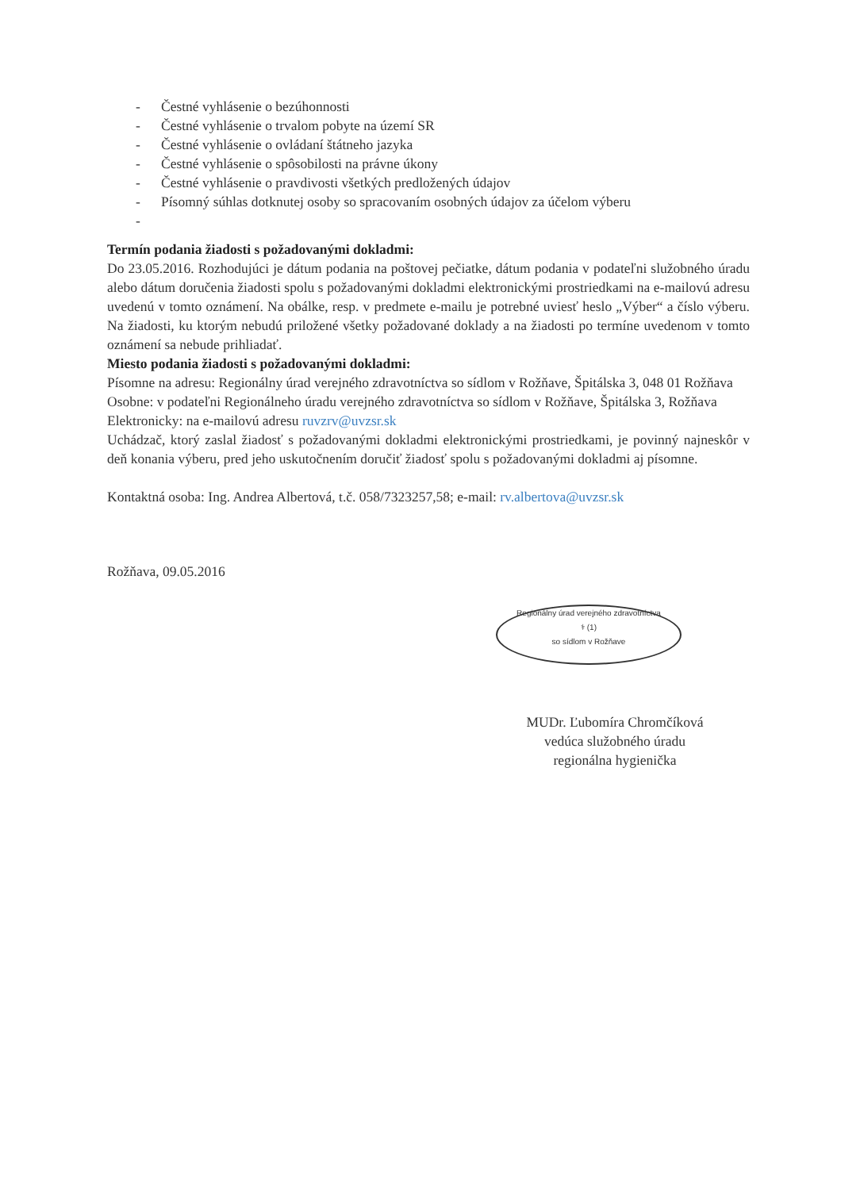- Čestné vyhlásenie o bezúhonnosti
- Čestné vyhlásenie o trvalom pobyte na území SR
- Čestné vyhlásenie o ovládaní štátneho jazyka
- Čestné vyhlásenie o spôsobilosti na právne úkony
- Čestné vyhlásenie o pravdivosti všetkých predložených údajov
- Písomný súhlas dotknutej osoby so spracovaním osobných údajov za účelom výberu
-
Termín podania žiadosti s požadovanými dokladmi:
Do 23.05.2016. Rozhodujúci je dátum podania na poštovej pečiatke, dátum podania v podateľni služobného úradu alebo dátum doručenia žiadosti spolu s požadovanými dokladmi elektronickými prostriedkami na e-mailovú adresu uvedenú v tomto oznámení. Na obálke, resp. v predmete e-mailu je potrebné uviesť heslo „Výber“ a číslo výberu. Na žiadosti, ku ktorým nebudú priložené všetky požadované doklady a na žiadosti po termíne uvedenom v tomto oznámení sa nebude prihliadať.
Miesto podania žiadosti s požadovanými dokladmi:
Písomne na adresu: Regionálny úrad verejného zdravotníctva so sídlom v Rožňave, Špitálska 3, 048 01 Rožňava
Osobne: v podateľni Regionálneho úradu verejného zdravotníctva so sídlom v Rožňave, Špitálska 3, Rožňava
Elektronicky: na e-mailovú adresu ruvzrv@uvzsr.sk
Uchádzač, ktorý zaslal žiadosť s požadovanými dokladmi elektronickými prostriedkami, je povinný najneskôr v deň konania výberu, pred jeho uskutočnením doručiť žiadosť spolu s požadovanými dokladmi aj písomne.
Kontaktná osoba: Ing. Andrea Albertová, t.č. 058/7323257,58; e-mail: rv.albertova@uvzsr.sk
Rožňava, 09.05.2016
Regionálny úrad verejného zdravotníctva
⚕ (1)
so sídlom v Rožňave
MUDr. Ľubomíra Chromčíková
vedúca služobného úradu
regionálna hygienička